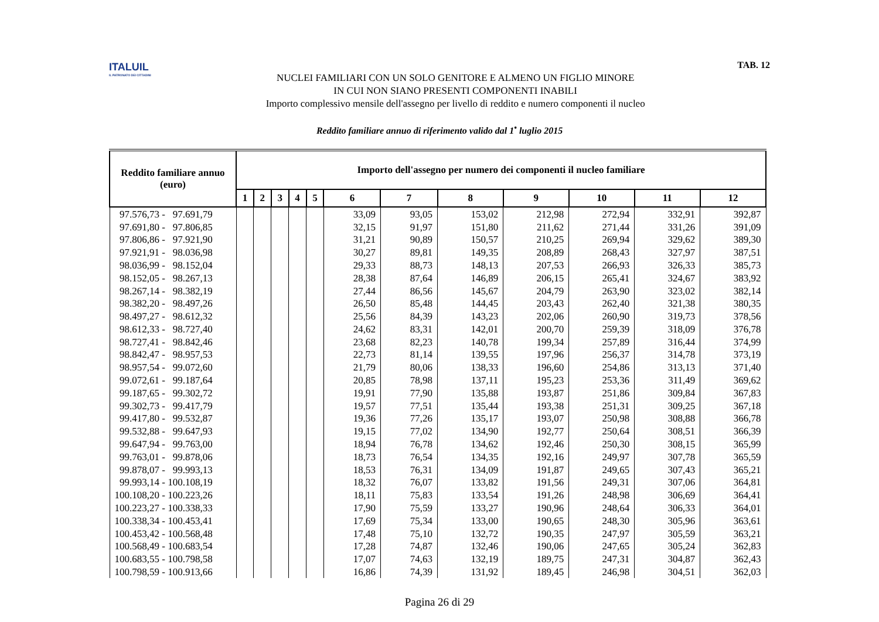ITALUIL
IL PATRONATO DEI CITTADINI
NUCLEI FAMILIARI CON UN SOLO GENITORE E ALMENO UN FIGLIO MINORE
IN CUI NON SIANO PRESENTI COMPONENTI INABILI
Importo complessivo mensile dell'assegno per livello di reddito e numero componenti il nucleo
TAB. 12
Reddito familiare annuo di riferimento valido dal 1<sup>•</sup> luglio 2015
| Reddito familiare annuo (euro) | Importo dell'assegno per numero dei componenti il nucleo familiare | | | | | | | | | | | |
| --- | --- | --- | --- | --- | --- | --- | --- | --- | --- | --- | --- | --- |
| | 1 | 2 | 3 | 4 | 5 | 6 | 7 | 8 | 9 | 10 | 11 | 12 |
| 97.576,73 - 97.691,79 | | | | | | 33,09 | 93,05 | 153,02 | 212,98 | 272,94 | 332,91 | 392,87 |
| 97.691,80 - 97.806,85 | | | | | | 32,15 | 91,97 | 151,80 | 211,62 | 271,44 | 331,26 | 391,09 |
| 97.806,86 - 97.921,90 | | | | | | 31,21 | 90,89 | 150,57 | 210,25 | 269,94 | 329,62 | 389,30 |
| 97.921,91 - 98.036,98 | | | | | | 30,27 | 89,81 | 149,35 | 208,89 | 268,43 | 327,97 | 387,51 |
| 98.036,99 - 98.152,04 | | | | | | 29,33 | 88,73 | 148,13 | 207,53 | 266,93 | 326,33 | 385,73 |
| 98.152,05 - 98.267,13 | | | | | | 28,38 | 87,64 | 146,89 | 206,15 | 265,41 | 324,67 | 383,92 |
| 98.267,14 - 98.382,19 | | | | | | 27,44 | 86,56 | 145,67 | 204,79 | 263,90 | 323,02 | 382,14 |
| 98.382,20 - 98.497,26 | | | | | | 26,50 | 85,48 | 144,45 | 203,43 | 262,40 | 321,38 | 380,35 |
| 98.497,27 - 98.612,32 | | | | | | 25,56 | 84,39 | 143,23 | 202,06 | 260,90 | 319,73 | 378,56 |
| 98.612,33 - 98.727,40 | | | | | | 24,62 | 83,31 | 142,01 | 200,70 | 259,39 | 318,09 | 376,78 |
| 98.727,41 - 98.842,46 | | | | | | 23,68 | 82,23 | 140,78 | 199,34 | 257,89 | 316,44 | 374,99 |
| 98.842,47 - 98.957,53 | | | | | | 22,73 | 81,14 | 139,55 | 197,96 | 256,37 | 314,78 | 373,19 |
| 98.957,54 - 99.072,60 | | | | | | 21,79 | 80,06 | 138,33 | 196,60 | 254,86 | 313,13 | 371,40 |
| 99.072,61 - 99.187,64 | | | | | | 20,85 | 78,98 | 137,11 | 195,23 | 253,36 | 311,49 | 369,62 |
| 99.187,65 - 99.302,72 | | | | | | 19,91 | 77,90 | 135,88 | 193,87 | 251,86 | 309,84 | 367,83 |
| 99.302,73 - 99.417,79 | | | | | | 19,57 | 77,51 | 135,44 | 193,38 | 251,31 | 309,25 | 367,18 |
| 99.417,80 - 99.532,87 | | | | | | 19,36 | 77,26 | 135,17 | 193,07 | 250,98 | 308,88 | 366,78 |
| 99.532,88 - 99.647,93 | | | | | | 19,15 | 77,02 | 134,90 | 192,77 | 250,64 | 308,51 | 366,39 |
| 99.647,94 - 99.763,00 | | | | | | 18,94 | 76,78 | 134,62 | 192,46 | 250,30 | 308,15 | 365,99 |
| 99.763,01 - 99.878,06 | | | | | | 18,73 | 76,54 | 134,35 | 192,16 | 249,97 | 307,78 | 365,59 |
| 99.878,07 - 99.993,13 | | | | | | 18,53 | 76,31 | 134,09 | 191,87 | 249,65 | 307,43 | 365,21 |
| 99.993,14 - 100.108,19 | | | | | | 18,32 | 76,07 | 133,82 | 191,56 | 249,31 | 307,06 | 364,81 |
| 100.108,20 - 100.223,26 | | | | | | 18,11 | 75,83 | 133,54 | 191,26 | 248,98 | 306,69 | 364,41 |
| 100.223,27 - 100.338,33 | | | | | | 17,90 | 75,59 | 133,27 | 190,96 | 248,64 | 306,33 | 364,01 |
| 100.338,34 - 100.453,41 | | | | | | 17,69 | 75,34 | 133,00 | 190,65 | 248,30 | 305,96 | 363,61 |
| 100.453,42 - 100.568,48 | | | | | | 17,48 | 75,10 | 132,72 | 190,35 | 247,97 | 305,59 | 363,21 |
| 100.568,49 - 100.683,54 | | | | | | 17,28 | 74,87 | 132,46 | 190,06 | 247,65 | 305,24 | 362,83 |
| 100.683,55 - 100.798,58 | | | | | | 17,07 | 74,63 | 132,19 | 189,75 | 247,31 | 304,87 | 362,43 |
| 100.798,59 - 100.913,66 | | | | | | 16,86 | 74,39 | 131,92 | 189,45 | 246,98 | 304,51 | 362,03 |
Pagina 26 di 29